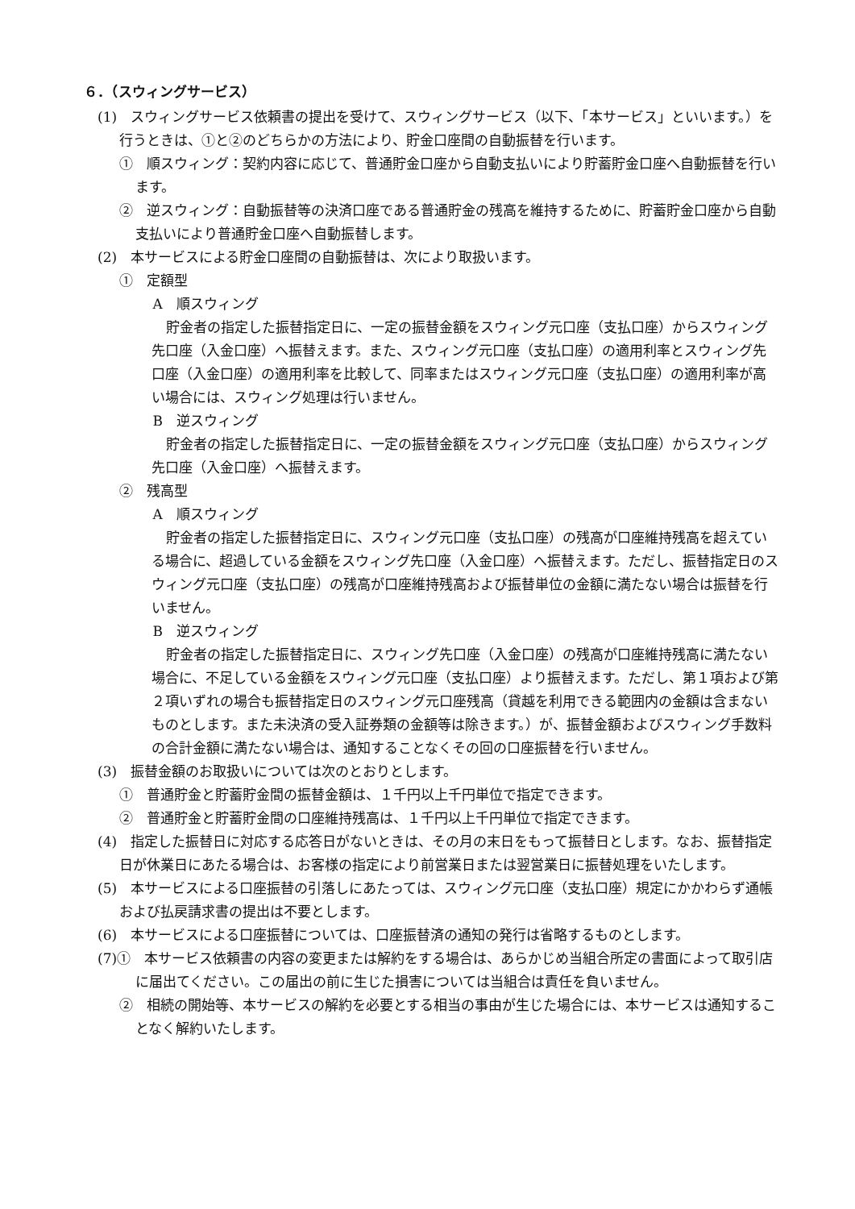６．（スウィングサービス）
(1)　スウィングサービス依頼書の提出を受けて、スウィングサービス（以下、「本サービス」といいます。）を行うときは、①と②のどちらかの方法により、貯金口座間の自動振替を行います。
①　順スウィング：契約内容に応じて、普通貯金口座から自動支払いにより貯蓄貯金口座へ自動振替を行います。
②　逆スウィング：自動振替等の決済口座である普通貯金の残高を維持するために、貯蓄貯金口座から自動支払いにより普通貯金口座へ自動振替します。
(2)　本サービスによる貯金口座間の自動振替は、次により取扱います。
①　定額型
A　順スウィング
貯金者の指定した振替指定日に、一定の振替金額をスウィング元口座（支払口座）からスウィング先口座（入金口座）へ振替えます。また、スウィング元口座（支払口座）の適用利率とスウィング先口座（入金口座）の適用利率を比較して、同率またはスウィング元口座（支払口座）の適用利率が高い場合には、スウィング処理は行いません。
B　逆スウィング
貯金者の指定した振替指定日に、一定の振替金額をスウィング元口座（支払口座）からスウィング先口座（入金口座）へ振替えます。
②　残高型
A　順スウィング
貯金者の指定した振替指定日に、スウィング元口座（支払口座）の残高が口座維持残高を超えている場合に、超過している金額をスウィング先口座（入金口座）へ振替えます。ただし、振替指定日のスウィング元口座（支払口座）の残高が口座維持残高および振替単位の金額に満たない場合は振替を行いません。
B　逆スウィング
貯金者の指定した振替指定日に、スウィング先口座（入金口座）の残高が口座維持残高に満たない場合に、不足している金額をスウィング元口座（支払口座）より振替えます。ただし、第１項および第２項いずれの場合も振替指定日のスウィング元口座残高（貸越を利用できる範囲内の金額は含まないものとします。また未決済の受入証券類の金額等は除きます。）が、振替金額およびスウィング手数料の合計金額に満たない場合は、通知することなくその回の口座振替を行いません。
(3)　振替金額のお取扱いについては次のとおりとします。
①　普通貯金と貯蓄貯金間の振替金額は、１千円以上千円単位で指定できます。
②　普通貯金と貯蓄貯金間の口座維持残高は、１千円以上千円単位で指定できます。
(4)　指定した振替日に対応する応答日がないときは、その月の末日をもって振替日とします。なお、振替指定日が休業日にあたる場合は、お客様の指定により前営業日または翌営業日に振替処理をいたします。
(5)　本サービスによる口座振替の引落しにあたっては、スウィング元口座（支払口座）規定にかかわらず通帳および払戻請求書の提出は不要とします。
(6)　本サービスによる口座振替については、口座振替済の通知の発行は省略するものとします。
(7)①　本サービス依頼書の内容の変更または解約をする場合は、あらかじめ当組合所定の書面によって取引店に届出てください。この届出の前に生じた損害については当組合は責任を負いません。
②　相続の開始等、本サービスの解約を必要とする相当の事由が生じた場合には、本サービスは通知することなく解約いたします。